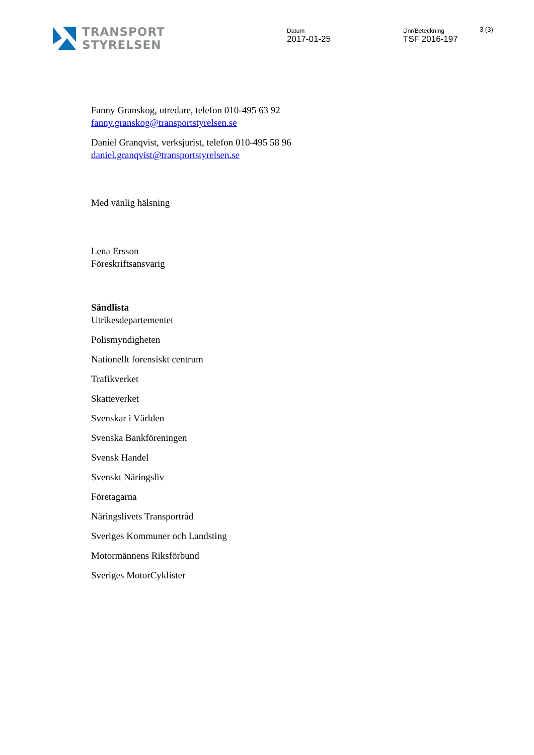TRANSPORT
STYRELSEN
Datum
2017-01-25
Dnr/Beteckning
TSF 2016-197
3 (3)
Fanny Granskog, utredare, telefon 010-495 63 92
fanny.granskog@transportstyrelsen.se
Daniel Granqvist, verksjurist, telefon 010-495 58 96
daniel.granqvist@transportstyrelsen.se
Med vänlig hälsning
Lena Ersson
Föreskriftsansvarig
Sändlista
Utrikesdepartementet
Polismyndigheten
Nationellt forensiskt centrum
Trafikverket
Skatteverket
Svenskar i Världen
Svenska Bankföreningen
Svensk Handel
Svenskt Näringsliv
Företagarna
Näringslivets Transportråd
Sveriges Kommuner och Landsting
Motormännens Riksförbund
Sveriges MotorCyklister